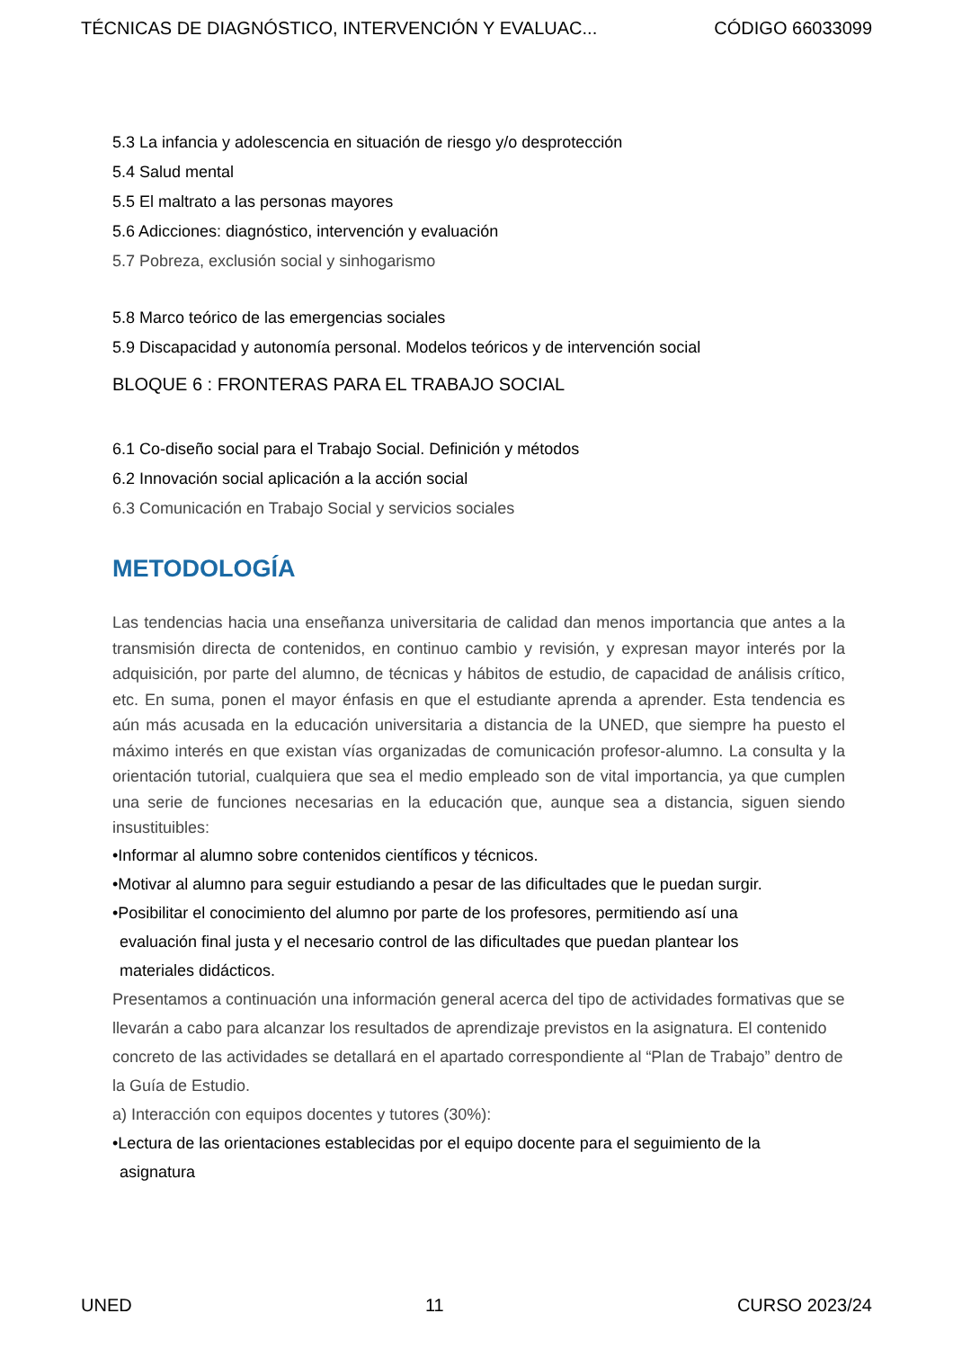TÉCNICAS DE DIAGNÓSTICO, INTERVENCIÓN Y EVALUAC... CÓDIGO 66033099
5.3 La infancia y adolescencia en situación de riesgo y/o desprotección
5.4 Salud mental
5.5 El maltrato a las personas mayores
5.6 Adicciones: diagnóstico, intervención y evaluación
5.7 Pobreza, exclusión social y sinhogarismo
5.8 Marco teórico de las emergencias sociales
5.9 Discapacidad y autonomía personal. Modelos teóricos y de intervención social
BLOQUE 6 : FRONTERAS PARA EL TRABAJO SOCIAL
6.1 Co-diseño social para el Trabajo Social. Definición y métodos
6.2 Innovación social aplicación a la acción social
6.3 Comunicación en Trabajo Social y servicios sociales
METODOLOGÍA
Las tendencias hacia una enseñanza universitaria de calidad dan menos importancia que antes a la transmisión directa de contenidos, en continuo cambio y revisión, y expresan mayor interés por la adquisición, por parte del alumno, de técnicas y hábitos de estudio, de capacidad de análisis crítico, etc. En suma, ponen el mayor énfasis en que el estudiante aprenda a aprender. Esta tendencia es aún más acusada en la educación universitaria a distancia de la UNED, que siempre ha puesto el máximo interés en que existan vías organizadas de comunicación profesor-alumno. La consulta y la orientación tutorial, cualquiera que sea el medio empleado son de vital importancia, ya que cumplen una serie de funciones necesarias en la educación que, aunque sea a distancia, siguen siendo insustituibles:
•Informar al alumno sobre contenidos científicos y técnicos.
•Motivar al alumno para seguir estudiando a pesar de las dificultades que le puedan surgir.
•Posibilitar el conocimiento del alumno por parte de los profesores, permitiendo así una
evaluación final justa y el necesario control de las dificultades que puedan plantear los
materiales didácticos.
Presentamos a continuación una información general acerca del tipo de actividades formativas que se llevarán a cabo para alcanzar los resultados de aprendizaje previstos en la asignatura. El contenido concreto de las actividades se detallará en el apartado correspondiente al “Plan de Trabajo” dentro de la Guía de Estudio.
a) Interacción con equipos docentes y tutores (30%):
•Lectura de las orientaciones establecidas por el equipo docente para el seguimiento de la
asignatura
UNED 11 CURSO 2023/24